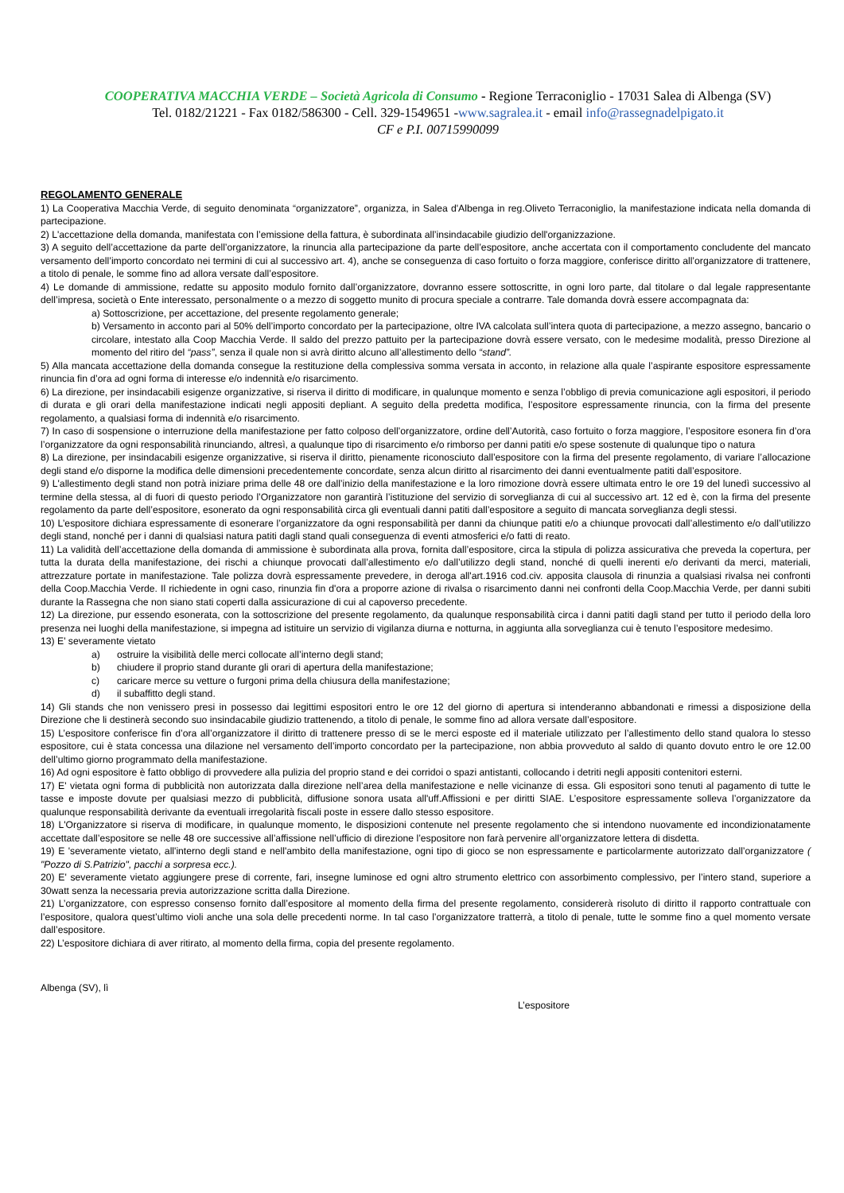COOPERATIVA MACCHIA VERDE – Società Agricola di Consumo - Regione Terraconiglio - 17031 Salea di Albenga (SV)
Tel. 0182/21221 - Fax 0182/586300 - Cell. 329-1549651 -www.sagralea.it - email info@rassegnadelpigato.it
CF e P.I. 00715990099
REGOLAMENTO GENERALE
1) La Cooperativa Macchia Verde, di seguito denominata “organizzatore”, organizza, in Salea d'Albenga in reg.Oliveto Terraconiglio, la manifestazione indicata nella domanda di partecipazione.
2) L'accettazione della domanda, manifestata con l’emissione della fattura, è subordinata all’insindacabile giudizio dell'organizzazione.
3) A seguito dell’accettazione da parte dell’organizzatore, la rinuncia alla partecipazione da parte dell’espositore, anche accertata con il comportamento concludente del mancato versamento dell’importo concordato nei termini di cui al successivo art. 4), anche se conseguenza di caso fortuito o forza maggiore, conferisce diritto all’organizzatore di trattenere, a titolo di penale, le somme fino ad allora versate dall’espositore.
4) Le domande di ammissione, redatte su apposito modulo fornito dall’organizzatore, dovranno essere sottoscritte, in ogni loro parte, dal titolare o dal legale rappresentante dell’impresa, società o Ente interessato, personalmente o a mezzo di soggetto munito di procura speciale a contrarre. Tale domanda dovrà essere accompagnata da:
a) Sottoscrizione, per accettazione, del presente regolamento generale;
b) Versamento in acconto pari al 50% dell’importo concordato per la partecipazione, oltre IVA calcolata sull’intera quota di partecipazione, a mezzo assegno, bancario o circolare, intestato alla Coop Macchia Verde. Il saldo del prezzo pattuito per la partecipazione dovrà essere versato, con le medesime modalità, presso Direzione al momento del ritiro del “pass”, senza il quale non si avrà diritto alcuno all’allestimento dello “stand”.
5) Alla mancata accettazione della domanda consegue la restituzione della complessiva somma versata in acconto, in relazione alla quale l’aspirante espositore espressamente rinuncia fin d’ora ad ogni forma di interesse e/o indennità e/o risarcimento.
6) La direzione, per insindacabili esigenze organizzative, si riserva il diritto di modificare, in qualunque momento e senza l’obbligo di previa comunicazione agli espositori, il periodo di durata e gli orari della manifestazione indicati negli appositi depliant. A seguito della predetta modifica, l’espositore espressamente rinuncia, con la firma del presente regolamento, a qualsiasi forma di indennità e/o risarcimento.
7) In caso di sospensione o interruzione della manifestazione per fatto colposo dell’organizzatore, ordine dell’Autorità, caso fortuito o forza maggiore, l’espositore esonera fin d’ora l’organizzatore da ogni responsabilità rinunciando, altresì, a qualunque tipo di risarcimento e/o rimborso per danni patiti e/o spese sostenute di qualunque tipo o natura
8) La direzione, per insindacabili esigenze organizzative, si riserva il diritto, pienamente riconosciuto dall’espositore con la firma del presente regolamento, di variare l’allocazione degli stand e/o disporne la modifica delle dimensioni precedentemente concordate, senza alcun diritto al risarcimento dei danni eventualmente patiti dall’espositore.
9) L'allestimento degli stand non potrà iniziare prima delle 48 ore dall’inizio della manifestazione e la loro rimozione dovrà essere ultimata entro le ore 19 del lunedì successivo al termine della stessa, al di fuori di questo periodo l’Organizzatore non garantirà l’istituzione del servizio di sorveglianza di cui al successivo art. 12 ed è, con la firma del presente regolamento da parte dell’espositore, esonerato da ogni responsabilità circa gli eventuali danni patiti dall’espositore a seguito di mancata sorveglianza degli stessi.
10) L’espositore dichiara espressamente di esonerare l’organizzatore da ogni responsabilità per danni da chiunque patiti e/o a chiunque provocati dall’allestimento e/o dall’utilizzo degli stand, nonché per i danni di qualsiasi natura patiti dagli stand quali conseguenza di eventi atmosferici e/o fatti di reato.
11) La validità dell’accettazione della domanda di ammissione è subordinata alla prova, fornita dall’espositore, circa la stipula di polizza assicurativa che preveda la copertura, per tutta la durata della manifestazione, dei rischi a chiunque provocati dall’allestimento e/o dall’utilizzo degli stand, nonché di quelli inerenti e/o derivanti da merci, materiali, attrezzature portate in manifestazione. Tale polizza dovrà espressamente prevedere, in deroga all'art.1916 cod.civ. apposita clausola di rinunzia a qualsiasi rivalsa nei confronti della Coop.Macchia Verde. Il richiedente in ogni caso, rinunzia fin d'ora a proporre azione di rivalsa o risarcimento danni nei confronti della Coop.Macchia Verde, per danni subiti durante la Rassegna che non siano stati coperti dalla assicurazione di cui al capoverso precedente.
12) La direzione, pur essendo esonerata, con la sottoscrizione del presente regolamento, da qualunque responsabilità circa i danni patiti dagli stand per tutto il periodo della loro presenza nei luoghi della manifestazione, si impegna ad istituire un servizio di vigilanza diurna e notturna, in aggiunta alla sorveglianza cui è tenuto l’espositore medesimo.
13) E' severamente vietato
a) ostruire la visibilità delle merci collocate all’interno degli stand;
b) chiudere il proprio stand durante gli orari di apertura della manifestazione;
c) caricare merce su vetture o furgoni prima della chiusura della manifestazione;
d) il subaffitto degli stand.
14) Gli stands che non venissero presi in possesso dai legittimi espositori entro le ore 12 del giorno di apertura si intenderanno abbandonati e rimessi a disposizione della Direzione che li destinerà secondo suo insindacabile giudizio trattenendo, a titolo di penale, le somme fino ad allora versate dall’espositore.
15) L’espositore conferisce fin d’ora all’organizzatore il diritto di trattenere presso di se le merci esposte ed il materiale utilizzato per l’allestimento dello stand qualora lo stesso espositore, cui è stata concessa una dilazione nel versamento dell’importo concordato per la partecipazione, non abbia provveduto al saldo di quanto dovuto entro le ore 12.00 dell’ultimo giorno programmato della manifestazione.
16) Ad ogni espositore è fatto obbligo di provvedere alla pulizia del proprio stand e dei corridoi o spazi antistanti, collocando i detriti negli appositi contenitori esterni.
17) E' vietata ogni forma di pubblicità non autorizzata dalla direzione nell’area della manifestazione e nelle vicinanze di essa. Gli espositori sono tenuti al pagamento di tutte le tasse e imposte dovute per qualsiasi mezzo di pubblicità, diffusione sonora usata all'uff.Affissioni e per diritti SIAE. L’espositore espressamente solleva l’organizzatore da qualunque responsabilità derivante da eventuali irregolarità fiscali poste in essere dallo stesso espositore.
18) L'Organizzatore si riserva di modificare, in qualunque momento, le disposizioni contenute nel presente regolamento che si intendono nuovamente ed incondizionatamente accettate dall’espositore se nelle 48 ore successive all’affissione nell’ufficio di direzione l’espositore non farà pervenire all’organizzatore lettera di disdetta.
19) E 'severamente vietato, all'interno degli stand e nell'ambito della manifestazione, ogni tipo di gioco se non espressamente e particolarmente autorizzato dall’organizzatore ( "Pozzo di S.Patrizio", pacchi a sorpresa ecc.).
20) E' severamente vietato aggiungere prese di corrente, fari, insegne luminose ed ogni altro strumento elettrico con assorbimento complessivo, per l’intero stand, superiore a 30watt senza la necessaria previa autorizzazione scritta dalla Direzione.
21) L’organizzatore, con espresso consenso fornito dall’espositore al momento della firma del presente regolamento, considererà risoluto di diritto il rapporto contrattuale con l’espositore, qualora quest’ultimo violi anche una sola delle precedenti norme. In tal caso l’organizzatore tratterrà, a titolo di penale, tutte le somme fino a quel momento versate dall’espositore.
22) L’espositore dichiara di aver ritirato, al momento della firma, copia del presente regolamento.
Albenga (SV), lì
L’espositore